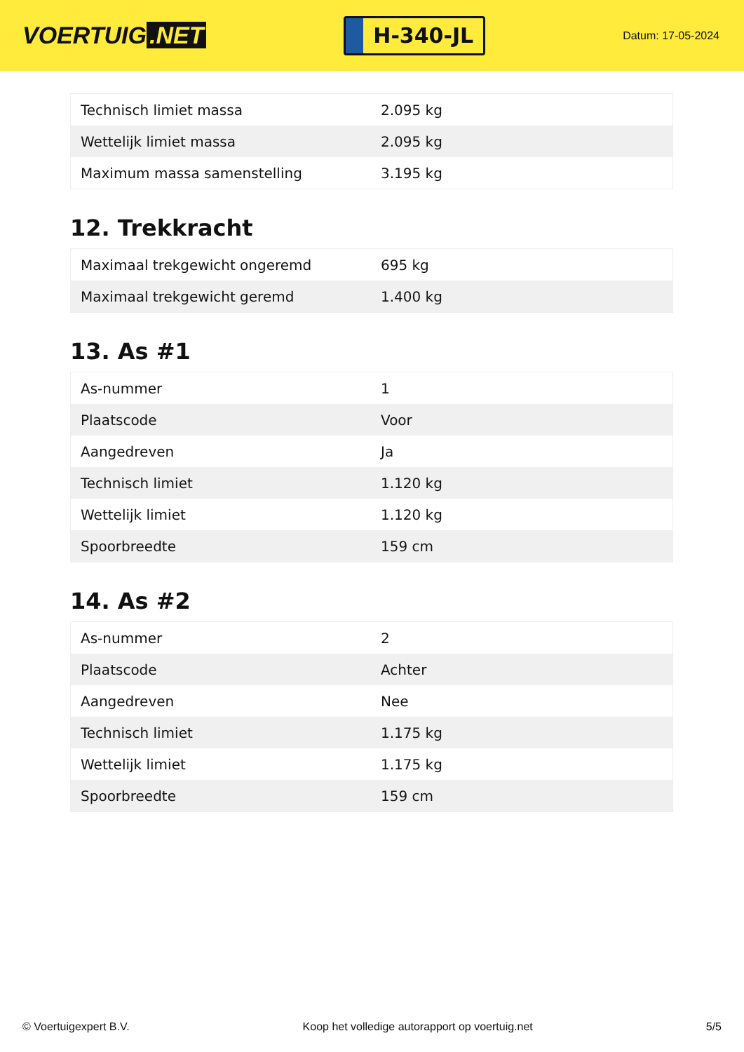VOERTUIG.NET
H-340-JL
Datum: 17-05-2024
| Technisch limiet massa | 2.095 kg |
| Wettelijk limiet massa | 2.095 kg |
| Maximum massa samenstelling | 3.195 kg |
12. Trekkracht
| Maximaal trekgewicht ongeremd | 695 kg |
| Maximaal trekgewicht geremd | 1.400 kg |
13. As #1
| As-nummer | 1 |
| Plaatscode | Voor |
| Aangedreven | Ja |
| Technisch limiet | 1.120 kg |
| Wettelijk limiet | 1.120 kg |
| Spoorbreedte | 159 cm |
14. As #2
| As-nummer | 2 |
| Plaatscode | Achter |
| Aangedreven | Nee |
| Technisch limiet | 1.175 kg |
| Wettelijk limiet | 1.175 kg |
| Spoorbreedte | 159 cm |
© Voertuigexpert B.V. Koop het volledige autorapport op voertuig.net 5/5